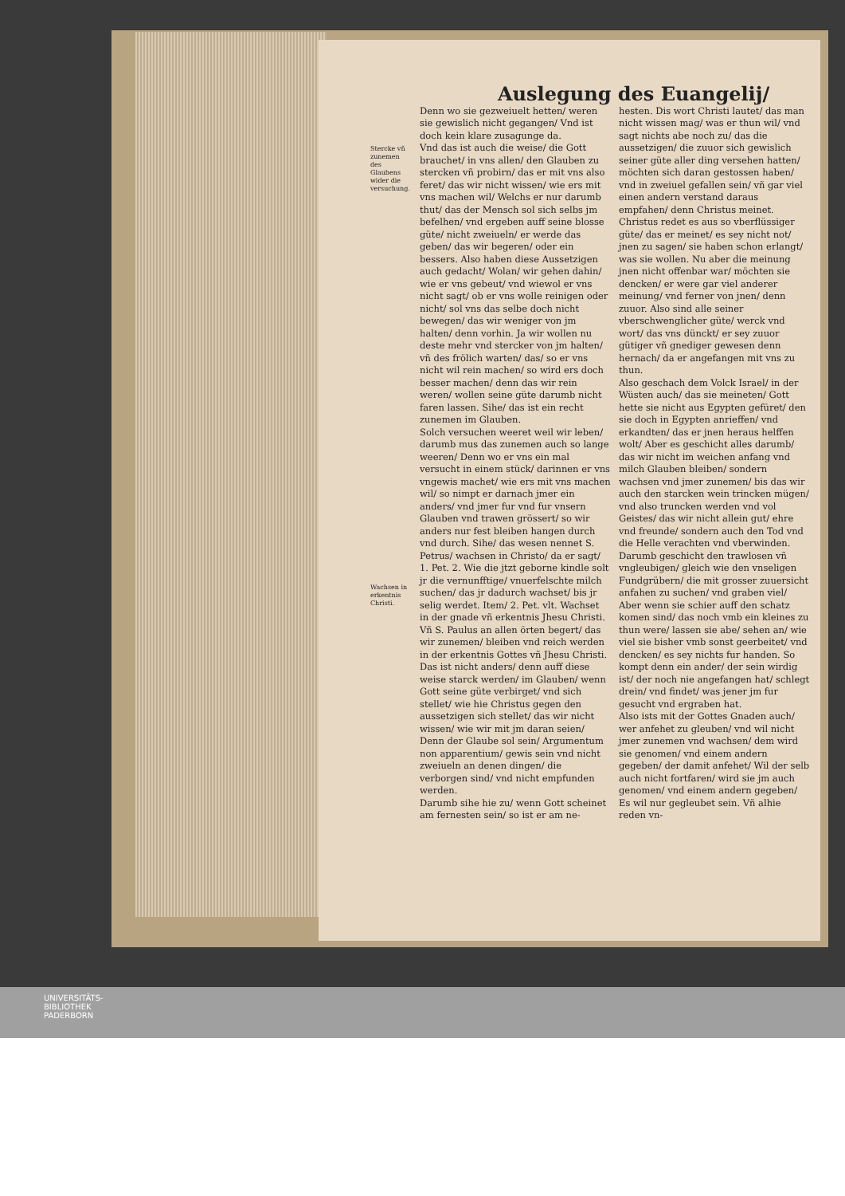Auslegung des Euangelij/
Stercke vñ zunemen des Glaubens wider die versuchung.
Wachsen in erkentnis Christi.
Denn wo sie gezweiuelt hetten/ weren sie gewislich nicht gegangen/ Vnd ist doch kein klare zusagunge da.
Vnd das ist auch die weise/ die Gott brauchet/ in vns allen/ den Glauben zu stercken vñ probirn/ das er mit vns also feret/ das wir nicht wissen/ wie ers mit vns machen wil/ Welchs er nur darumb thut/ das der Mensch sol sich selbs jm befelhen/ vnd ergeben auff seine blosse güte/ nicht zweiueln/ er werde das geben/ das wir begeren/ oder ein bessers. Also haben diese Aussetzigen auch gedacht/ Wolan/ wir gehen dahin/ wie er vns gebeut/ vnd wiewol er vns nicht sagt/ ob er vns wolle reinigen oder nicht/ sol vns das selbe doch nicht bewegen/ das wir weniger von jm halten/ denn vorhin. Ja wir wollen nu deste mehr vnd stercker von jm halten/ vñ des frölich warten/ das/ so er vns nicht wil rein machen/ so wird ers doch besser machen/ denn das wir rein weren/ wollen seine güte darumb nicht faren lassen. Sihe/ das ist ein recht zunemen im Glauben.
Solch versuchen weeret weil wir leben/ darumb mus das zunemen auch so lange weeren/ Denn wo er vns ein mal versucht in einem stück/ darinnen er vns vngewis machet/ wie ers mit vns machen wil/ so nimpt er darnach jmer ein anders/ vnd jmer fur vnd fur vnsern Glauben vnd trawen grössert/ so wir anders nur fest bleiben hangen durch vnd durch. Sihe/ das wesen nennet S. Petrus/ wachsen in Christo/ da er sagt/ 1. Pet. 2. Wie die jtzt geborne kindle solt jr die vernunfftige/ vnuerfelschte milch suchen/ das jr dadurch wachset/ bis jr selig werdet. Item/ 2. Pet. vlt. Wachset in der gnade vñ erkentnis Jhesu Christi. Vñ S. Paulus an allen örten begert/ das wir zunemen/ bleiben vnd reich werden in der erkentnis Gottes vñ Jhesu Christi.
Das ist nicht anders/ denn auff diese weise starck werden/ im Glauben/ wenn Gott seine güte verbirget/ vnd sich stellet/ wie hie Christus gegen den aussetzigen sich stellet/ das wir nicht wissen/ wie wir mit jm daran seien/ Denn der Glaube sol sein/ Argumentum non apparentium/ gewis sein vnd nicht zweiueln an denen dingen/ die verborgen sind/ vnd nicht empfunden werden.
Darumb sihe hie zu/ wenn Gott scheinet am fernesten sein/ so ist er am ne-
hesten. Dis wort Christi lautet/ das man nicht wissen mag/ was er thun wil/ vnd sagt nichts abe noch zu/ das die aussetzigen/ die zuuor sich gewislich seiner güte aller ding versehen hatten/ möchten sich daran gestossen haben/ vnd in zweiuel gefallen sein/ vñ gar viel einen andern verstand daraus empfahen/ denn Christus meinet. Christus redet es aus so vberflüssiger güte/ das er meinet/ es sey nicht not/ jnen zu sagen/ sie haben schon erlangt/ was sie wollen. Nu aber die meinung jnen nicht offenbar war/ möchten sie dencken/ er were gar viel anderer meinung/ vnd ferner von jnen/ denn zuuor. Also sind alle seiner vberschwenglicher güte/ werck vnd wort/ das vns dünckt/ er sey zuuor gütiger vñ gnediger gewesen denn hernach/ da er angefangen mit vns zu thun.
Also geschach dem Volck Israel/ in der Wüsten auch/ das sie meineten/ Gott hette sie nicht aus Egypten gefüret/ den sie doch in Egypten anrieffen/ vnd erkandten/ das er jnen heraus helffen wolt/ Aber es geschicht alles darumb/ das wir nicht im weichen anfang vnd milch Glauben bleiben/ sondern wachsen vnd jmer zunemen/ bis das wir auch den starcken wein trincken mügen/ vnd also truncken werden vnd vol Geistes/ das wir nicht allein gut/ ehre vnd freunde/ sondern auch den Tod vnd die Helle verachten vnd vberwinden.
Darumb geschicht den trawlosen vñ vngleubigen/ gleich wie den vnseligen Fundgrübern/ die mit grosser zuuersicht anfahen zu suchen/ vnd graben viel/ Aber wenn sie schier auff den schatz komen sind/ das noch vmb ein kleines zu thun were/ lassen sie abe/ sehen an/ wie viel sie bisher vmb sonst geerbeitet/ vnd dencken/ es sey nichts fur handen. So kompt denn ein ander/ der sein wirdig ist/ der noch nie angefangen hat/ schlegt drein/ vnd findet/ was jener jm fur gesucht vnd ergraben hat.
Also ists mit der Gottes Gnaden auch/ wer anfehet zu gleuben/ vnd wil nicht jmer zunemen vnd wachsen/ dem wird sie genomen/ vnd einem andern gegeben/ der damit anfehet/ Wil der selb auch nicht fortfaren/ wird sie jm auch genomen/ vnd einem andern gegeben/ Es wil nur gegleubet sein. Vñ alhie reden vn-
UNIVERSITÄTS-
BIBLIOTHEK
PADERBORN